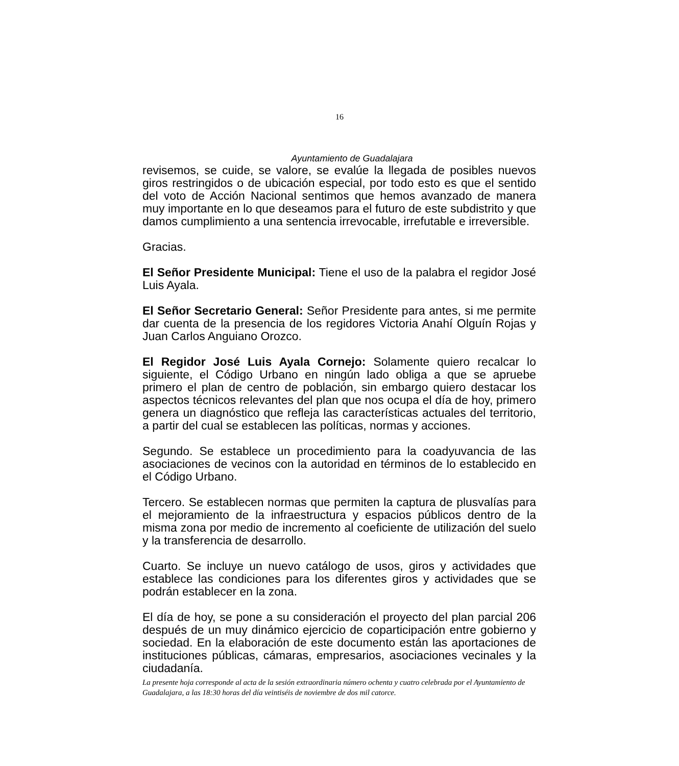16
Ayuntamiento de Guadalajara
revisemos, se cuide, se valore, se evalúe la llegada de posibles nuevos giros restringidos o de ubicación especial, por todo esto es que el sentido del voto de Acción Nacional sentimos que hemos avanzado de manera muy importante en lo que deseamos para el futuro de este subdistrito y que damos cumplimiento a una sentencia irrevocable, irrefutable e irreversible.
Gracias.
El Señor Presidente Municipal: Tiene el uso de la palabra el regidor José Luis Ayala.
El Señor Secretario General: Señor Presidente para antes, si me permite dar cuenta de la presencia de los regidores Victoria Anahí Olguín Rojas y Juan Carlos Anguiano Orozco.
El Regidor José Luis Ayala Cornejo: Solamente quiero recalcar lo siguiente, el Código Urbano en ningún lado obliga a que se apruebe primero el plan de centro de población, sin embargo quiero destacar los aspectos técnicos relevantes del plan que nos ocupa el día de hoy, primero genera un diagnóstico que refleja las características actuales del territorio, a partir del cual se establecen las políticas, normas y acciones.
Segundo. Se establece un procedimiento para la coadyuvancia de las asociaciones de vecinos con la autoridad en términos de lo establecido en el Código Urbano.
Tercero. Se establecen normas que permiten la captura de plusvalías para el mejoramiento de la infraestructura y espacios públicos dentro de la misma zona por medio de incremento al coeficiente de utilización del suelo y la transferencia de desarrollo.
Cuarto. Se incluye un nuevo catálogo de usos, giros y actividades que establece las condiciones para los diferentes giros y actividades que se podrán establecer en la zona.
El día de hoy, se pone a su consideración el proyecto del plan parcial 206 después de un muy dinámico ejercicio de coparticipación entre gobierno y sociedad. En la elaboración de este documento están las aportaciones de instituciones públicas, cámaras, empresarios, asociaciones vecinales y la ciudadanía.
La presente hoja corresponde al acta de la sesión extraordinaria número ochenta y cuatro celebrada por el Ayuntamiento de Guadalajara, a las 18:30 horas del día veintiséis de noviembre de dos mil catorce.